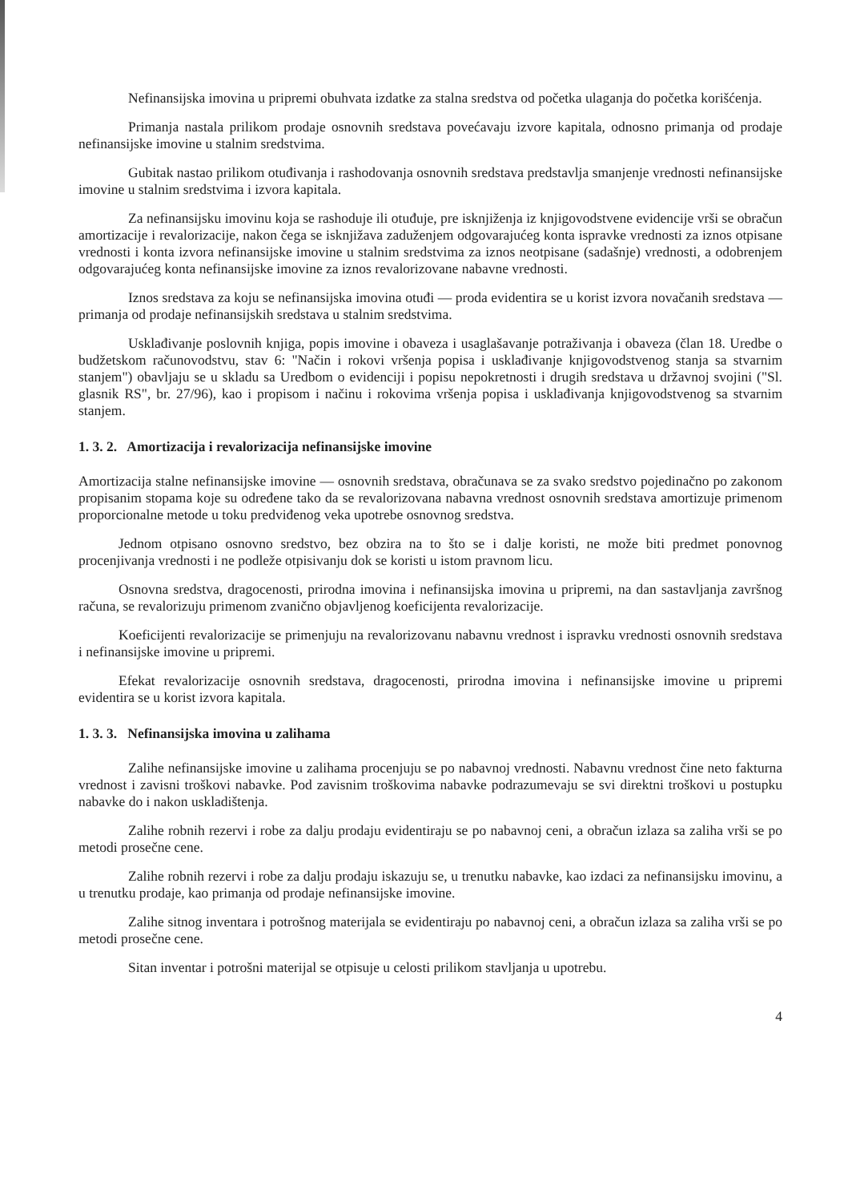Nefinansijska imovina u pripremi obuhvata izdatke za stalna sredstva od početka ulaganja do početka korišćenja.
Primanja nastala prilikom prodaje osnovnih sredstava povećavaju izvore kapitala, odnosno primanja od prodaje nefinansijske imovine u stalnim sredstvima.
Gubitak nastao prilikom otuđivanja i rashodovanja osnovnih sredstava predstavlja smanjenje vrednosti nefinansijske imovine u stalnim sredstvima i izvora kapitala.
Za nefinansijsku imovinu koja se rashoduje ili otuđuje, pre isknjiženja iz knjigovodstvene evidencije vrši se obračun amortizacije i revalorizacije, nakon čega se isknjižava zaduženjem odgovarajućeg konta ispravke vrednosti za iznos otpisane vrednosti i konta izvora nefinansijske imovine u stalnim sredstvima za iznos neotpisane (sadašnje) vrednosti, a odobrenjem odgovarajućeg konta nefinansijske imovine za iznos revalorizovane nabavne vrednosti.
Iznos sredstava za koju se nefinansijska imovina otuđi — proda evidentira se u korist izvora novačanih sredstava — primanja od prodaje nefinansijskih sredstava u stalnim sredstvima.
Usklađivanje poslovnih knjiga, popis imovine i obaveza i usaglašavanje potraživanja i obaveza (član 18. Uredbe o budžetskom računovodstvu, stav 6: "Način i rokovi vršenja popisa i usklađivanje knjigovodstvenog stanja sa stvarnim stanjem") obavljaju se u skladu sa Uredbom o evidenciji i popisu nepokretnosti i drugih sredstava u državnoj svojini ("Sl. glasnik RS", br. 27/96), kao i propisom i načinu i rokovima vršenja popisa i usklađivanja knjigovodstvenog sa stvarnim stanjem.
1. 3. 2. Amortizacija i revalorizacija nefinansijske imovine
Amortizacija stalne nefinansijske imovine — osnovnih sredstava, obračunava se za svako sredstvo pojedinačno po zakonom propisanim stopama koje su određene tako da se revalorizovana nabavna vrednost osnovnih sredstava amortizuje primenom proporcionalne metode u toku predviđenog veka upotrebe osnovnog sredstva.
Jednom otpisano osnovno sredstvo, bez obzira na to što se i dalje koristi, ne može biti predmet ponovnog procenjivanja vrednosti i ne podleže otpisivanju dok se koristi u istom pravnom licu.
Osnovna sredstva, dragocenosti, prirodna imovina i nefinansijska imovina u pripremi, na dan sastavljanja završnog računa, se revalorizuju primenom zvanično objavljenog koeficijenta revalorizacije.
Koeficijenti revalorizacije se primenjuju na revalorizovanu nabavnu vrednost i ispravku vrednosti osnovnih sredstava i nefinansijske imovine u pripremi.
Efekat revalorizacije osnovnih sredstava, dragocenosti, prirodna imovina i nefinansijske imovine u pripremi evidentira se u korist izvora kapitala.
1. 3. 3. Nefinansijska imovina u zalihama
Zalihe nefinansijske imovine u zalihama procenjuju se po nabavnoj vrednosti. Nabavnu vrednost čine neto fakturna vrednost i zavisni troškovi nabavke. Pod zavisnim troškovima nabavke podrazumevaju se svi direktni troškovi u postupku nabavke do i nakon uskladištenja.
Zalihe robnih rezervi i robe za dalju prodaju evidentiraju se po nabavnoj ceni, a obračun izlaza sa zaliha vrši se po metodi prosečne cene.
Zalihe robnih rezervi i robe za dalju prodaju iskazuju se, u trenutku nabavke, kao izdaci za nefinansijsku imovinu, a u trenutku prodaje, kao primanja od prodaje nefinansijske imovine.
Zalihe sitnog inventara i potrošnog materijala se evidentiraju po nabavnoj ceni, a obračun izlaza sa zaliha vrši se po metodi prosečne cene.
Sitan inventar i potrošni materijal se otpisuje u celosti prilikom stavljanja u upotrebu.
4